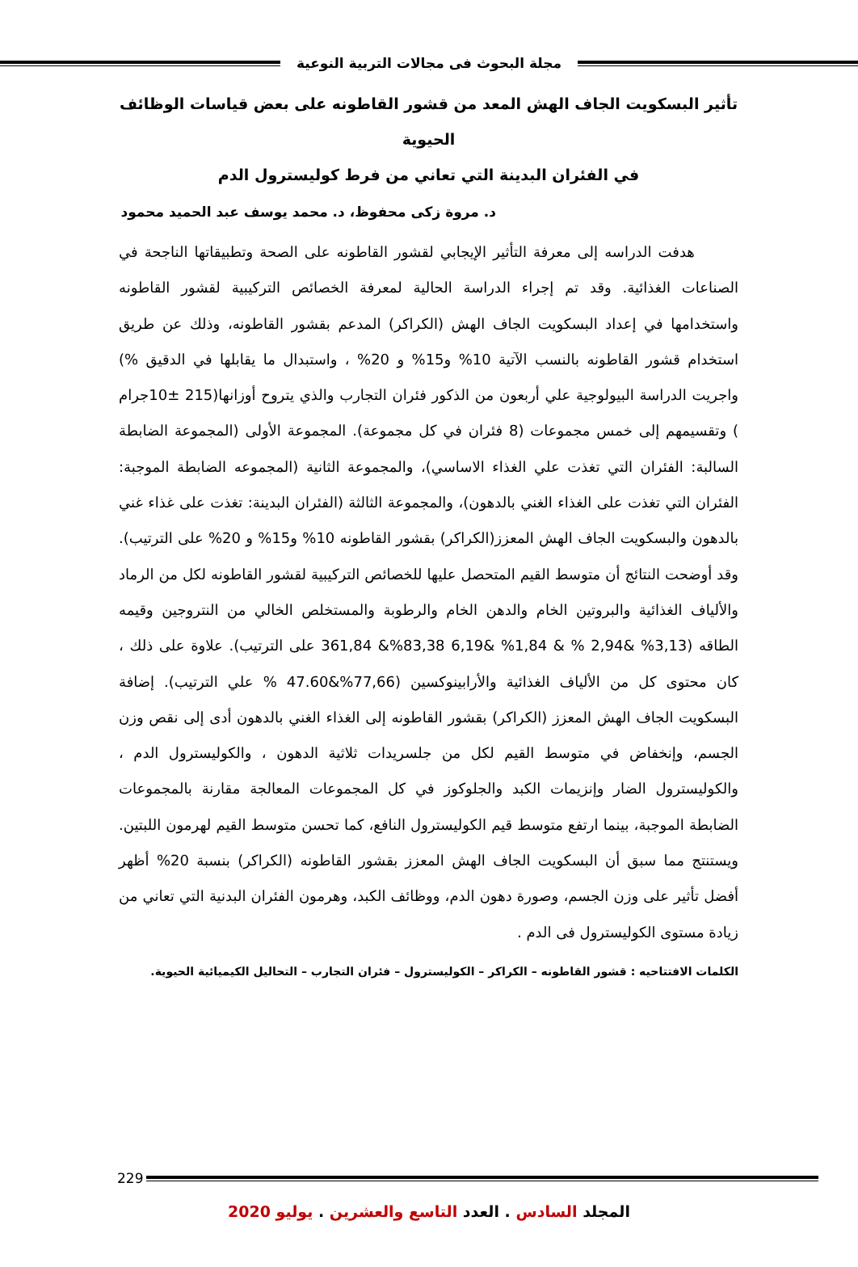مجلة البحوث فى مجالات التربية النوعية
تأثير البسكويت الجاف الهش المعد من قشور القاطونه على بعض قياسات الوظائف الحيوية
في الفئران البدينة التي تعاني من فرط كوليسترول الدم
د. مروة زكى محفوظ، د. محمد يوسف عبد الحميد محمود
هدفت الدراسه إلى معرفة التأثير الإيجابي لقشور القاطونه على الصحة وتطبيقاتها الناجحة في الصناعات الغذائية. وقد تم إجراء الدراسة الحالية لمعرفة الخصائص التركيبية لقشور القاطونه واستخدامها في إعداد البسكويت الجاف الهش (الكراكر) المدعم بقشور القاطونه، وذلك عن طريق استخدام قشور القاطونه بالنسب الآتية 10% و15% و 20% ، واستبدال ما يقابلها في الدقيق %) واجريت الدراسة البيولوجية علي أربعون من الذكور فئران التجارب والذي يتروح أوزانها(215 ±10جرام ) وتقسيمهم إلى خمس مجموعات (8 فئران في كل مجموعة). المجموعة الأولى (المجموعة الضابطة السالبة: الفئران التي تغذت علي الغذاء الاساسي)، والمجموعة الثانية (المجموعه الضابطة الموجبة: الفئران التي تغذت على الغذاء الغني بالدهون)، والمجموعة الثالثة (الفئران البدينة: تغذت على غذاء غني بالدهون والبسكويت الجاف الهش المعزز(الكراكر) بقشور القاطونه 10% و15% و 20% على الترتيب). وقد أوضحت النتائج أن متوسط القيم المتحصل عليها للخصائص التركيبية لقشور القاطونه لكل من الرماد والألياف الغذائية والبروتين الخام والدهن الخام والرطوبة والمستخلص الخالي من النتروجين وقيمه الطاقه (3,13% &2,94 % & 1,84% &6,19 83,38%& 361,84 على الترتيب). علاوة على ذلك ، كان محتوى كل من الألياف الغذائية والأرابينوكسين (77,66%&47.60 % علي الترتيب). إضافة البسكويت الجاف الهش المعزز (الكراكر) بقشور القاطونه إلى الغذاء الغني بالدهون أدى إلى نقص وزن الجسم، وإنخفاض في متوسط القيم لكل من جلسريدات ثلاثية الدهون ، والكوليسترول الدم ، والكوليسترول الضار وإنزيمات الكبد والجلوكوز في كل المجموعات المعالجة مقارنة بالمجموعات الضابطة الموجبة، بينما ارتفع متوسط قيم الكوليسترول النافع، كما تحسن متوسط القيم لهرمون اللبتين. ويستنتج مما سبق أن البسكويت الجاف الهش المعزز بقشور القاطونه (الكراكر) بنسبة 20% أظهر أفضل تأثير على وزن الجسم، وصورة دهون الدم، ووظائف الكبد، وهرمون الفئران البدنية التي تعاني من زيادة مستوى الكوليسترول فى الدم .
الكلمات الافتتاحيه : قشور القاطونه – الكراكر – الكوليسترول – فئران التجارب – التحاليل الكيميائية الحيوية.
229
المجلد السادس . العدد التاسع والعشرين . يوليو 2020